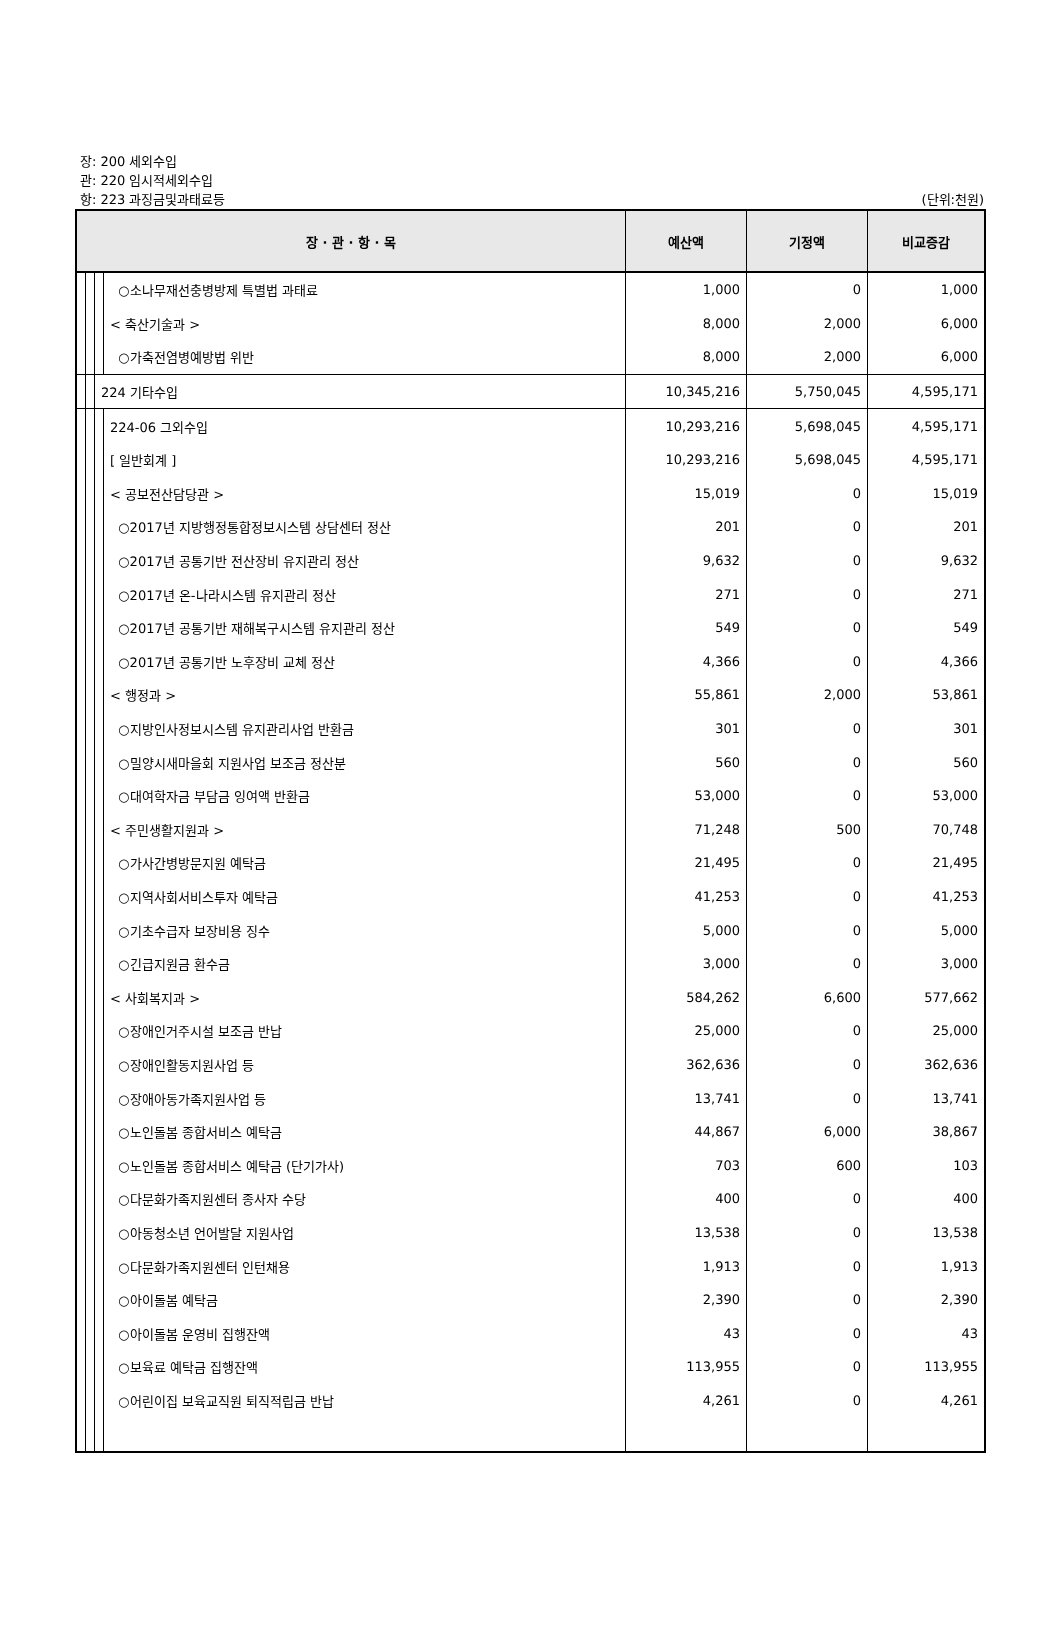장: 200 세외수입
관: 220 임시적세외수입
항: 223 과징금및과태료등 (단위:천원)
| 장 · 관 · 항 · 목 | | | | 예산액 | 기정액 | 비교증감 |
| --- | --- | --- | --- | --- | --- | --- |
| | | | ○소나무재선충병방제 특별법 과태료 | 1,000 | 0 | 1,000 |
| | | | < 축산기술과 > | 8,000 | 2,000 | 6,000 |
| | | | ○가축전염병예방법 위반 | 8,000 | 2,000 | 6,000 |
| | | 224 기타수입 | | 10,345,216 | 5,750,045 | 4,595,171 |
| | | | 224-06 그외수입 | 10,293,216 | 5,698,045 | 4,595,171 |
| | | | [ 일반회계 ] | 10,293,216 | 5,698,045 | 4,595,171 |
| | | | < 공보전산담당관 > | 15,019 | 0 | 15,019 |
| | | | ○2017년 지방행정통합정보시스템 상담센터 정산 | 201 | 0 | 201 |
| | | | ○2017년 공통기반 전산장비 유지관리 정산 | 9,632 | 0 | 9,632 |
| | | | ○2017년 온-나라시스템 유지관리 정산 | 271 | 0 | 271 |
| | | | ○2017년 공통기반 재해복구시스템 유지관리 정산 | 549 | 0 | 549 |
| | | | ○2017년 공통기반 노후장비 교체 정산 | 4,366 | 0 | 4,366 |
| | | | < 행정과 > | 55,861 | 2,000 | 53,861 |
| | | | ○지방인사정보시스템 유지관리사업 반환금 | 301 | 0 | 301 |
| | | | ○밀양시새마을회 지원사업 보조금 정산분 | 560 | 0 | 560 |
| | | | ○대여학자금 부담금 잉여액 반환금 | 53,000 | 0 | 53,000 |
| | | | < 주민생활지원과 > | 71,248 | 500 | 70,748 |
| | | | ○가사간병방문지원 예탁금 | 21,495 | 0 | 21,495 |
| | | | ○지역사회서비스투자 예탁금 | 41,253 | 0 | 41,253 |
| | | | ○기초수급자 보장비용 징수 | 5,000 | 0 | 5,000 |
| | | | ○긴급지원금 환수금 | 3,000 | 0 | 3,000 |
| | | | < 사회복지과 > | 584,262 | 6,600 | 577,662 |
| | | | ○장애인거주시설 보조금 반납 | 25,000 | 0 | 25,000 |
| | | | ○장애인활동지원사업 등 | 362,636 | 0 | 362,636 |
| | | | ○장애아동가족지원사업 등 | 13,741 | 0 | 13,741 |
| | | | ○노인돌봄 종합서비스 예탁금 | 44,867 | 6,000 | 38,867 |
| | | | ○노인돌봄 종합서비스 예탁금 (단기가사) | 703 | 600 | 103 |
| | | | ○다문화가족지원센터 종사자 수당 | 400 | 0 | 400 |
| | | | ○아동청소년 언어발달 지원사업 | 13,538 | 0 | 13,538 |
| | | | ○다문화가족지원센터 인턴채용 | 1,913 | 0 | 1,913 |
| | | | ○아이돌봄 예탁금 | 2,390 | 0 | 2,390 |
| | | | ○아이돌봄 운영비 집행잔액 | 43 | 0 | 43 |
| | | | ○보육료 예탁금 집행잔액 | 113,955 | 0 | 113,955 |
| | | | ○어린이집 보육교직원 퇴직적립금 반납 | 4,261 | 0 | 4,261 |